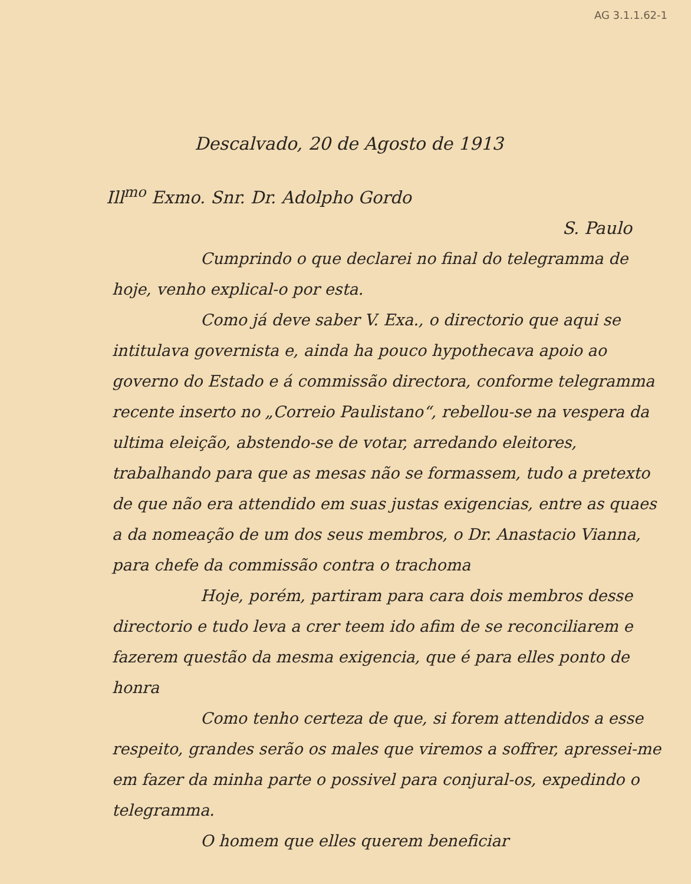AG 3.1.1.62-1
Descalvado, 20 de Agosto de 1913
Ill<sup>mo</sup> Exmo. Snr. Dr. Adolpho Gordo
S. Paulo
Cumprindo o que declarei no final do telegramma de hoje, venho explical-o por esta.
Como já deve saber V. Exa., o directorio que aqui se intitulava governista e, ainda ha pouco hypothecava apoio ao governo do Estado e á commissão directora, conforme telegramma recente inserto no „Correio Paulistano“, rebellou-se na vespera da ultima eleição, abstendo-se de votar, arredando eleitores, trabalhando para que as mesas não se formassem, tudo a pretexto de que não era attendido em suas justas exigencias, entre as quaes a da nomeação de um dos seus membros, o Dr. Anastacio Vianna, para chefe da commissão contra o trachoma
Hoje, porém, partiram para cara dois membros desse directorio e tudo leva a crer teem ido afim de se reconciliarem e fazerem questão da mesma exigencia, que é para elles ponto de honra
Como tenho certeza de que, si forem attendidos a esse respeito, grandes serão os males que viremos a soffrer, apressei-me em fazer da minha parte o possivel para conjural-os, expedindo o telegramma.
O homem que elles querem beneficiar